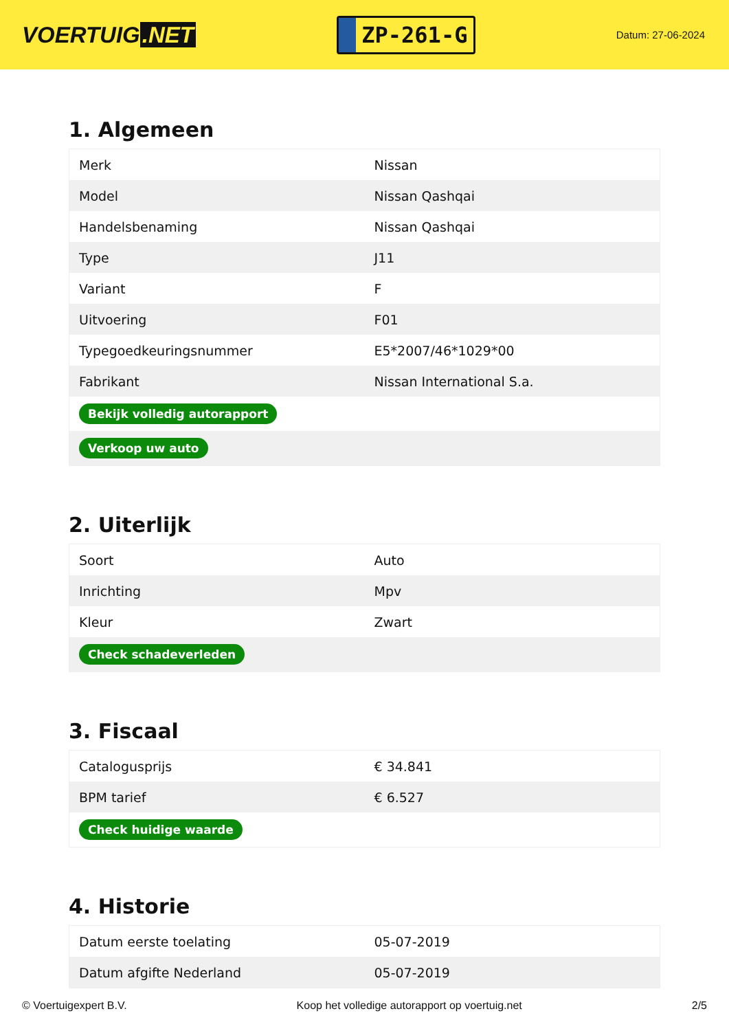VOERTUIG.NET
ZP-261-G
Datum: 27-06-2024
1. Algemeen
| Merk | Nissan |
| Model | Nissan Qashqai |
| Handelsbenaming | Nissan Qashqai |
| Type | J11 |
| Variant | F |
| Uitvoering | F01 |
| Typegoedkeuringsnummer | E5*2007/46*1029*00 |
| Fabrikant | Nissan International S.a. |
| Bekijk volledig autorapport | |
| Verkoop uw auto | |
2. Uiterlijk
| Soort | Auto |
| Inrichting | Mpv |
| Kleur | Zwart |
| Check schadeverleden | |
3. Fiscaal
| Catalogusprijs | € 34.841 |
| BPM tarief | € 6.527 |
| Check huidige waarde | |
4. Historie
| Datum eerste toelating | 05-07-2019 |
| Datum afgifte Nederland | 05-07-2019 |
© Voertuigexpert B.V. Koop het volledige autorapport op voertuig.net 2/5